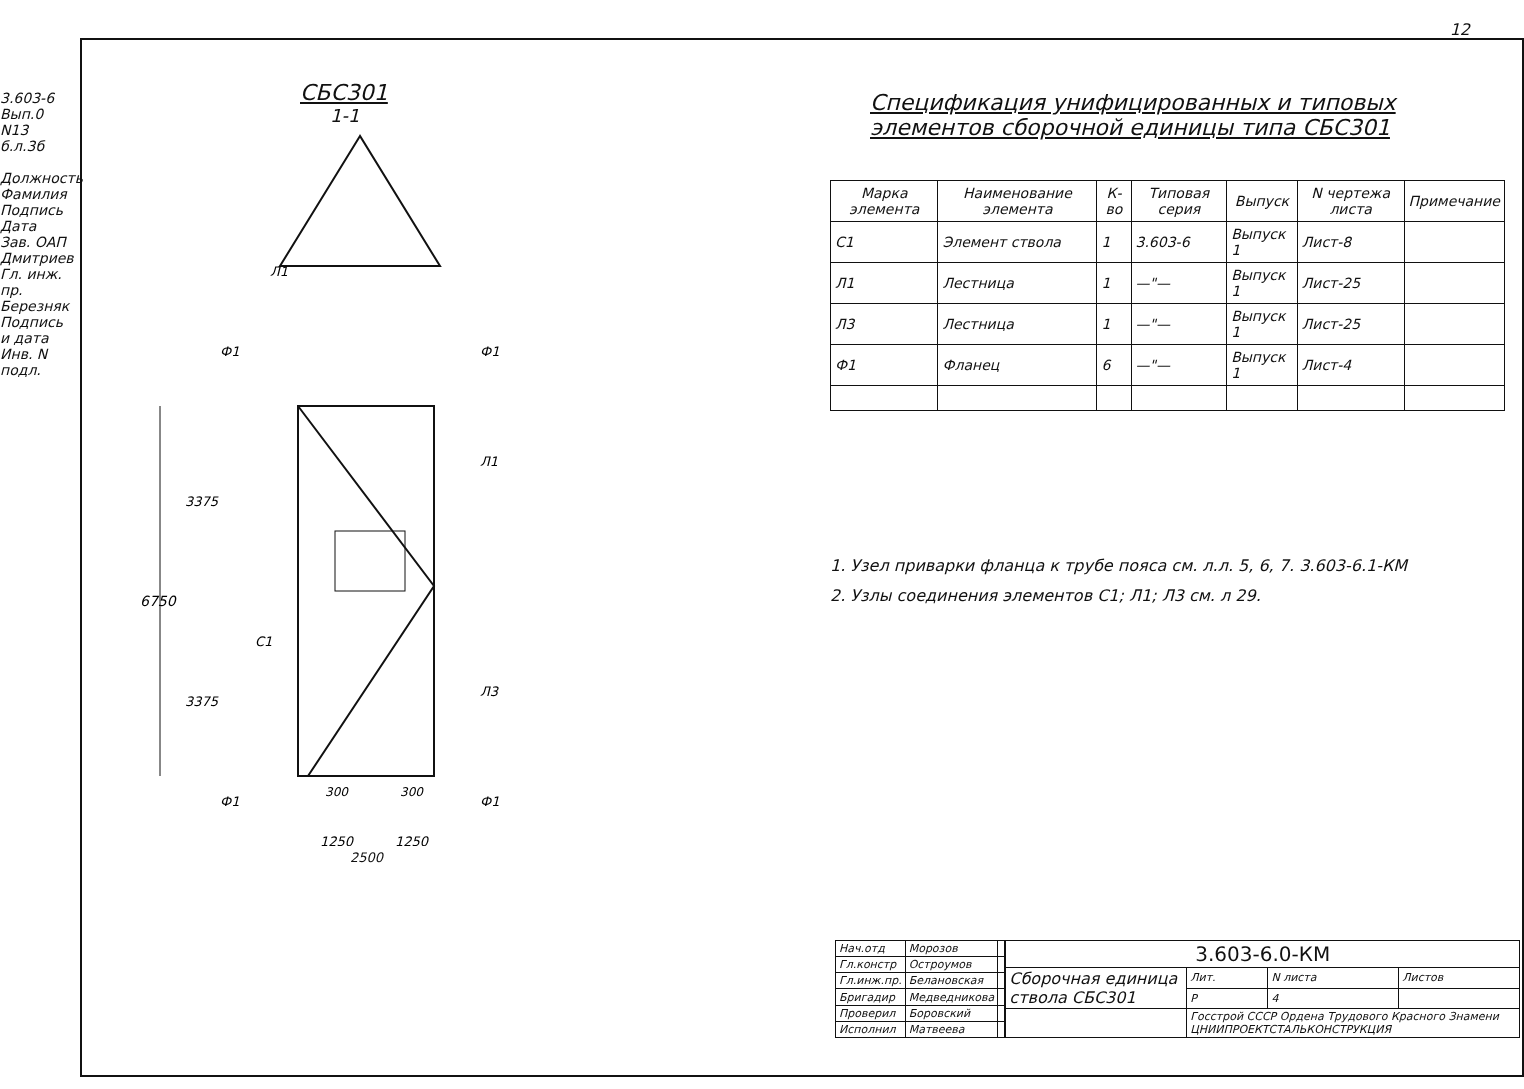12
3.603-6 Вып.0 N13 б.л.3б
Должность Фамилия Подпись Дата Зав. ОАП Дмитриев Гл. инж. пр. Березняк
Подпись и дата Инв. N подл.
СБС301
1-1
6750
3375
3375
Ф1
Ф1
Л1
Л1
С1
Л3
Ф1
Ф1
300
300
1250
1250
2500
Спецификация унифицированных и типовых элементов сборочной единицы типа СБС301
| Марка элемента | Наименование элемента | К-во | Типовая серия | Выпуск | N чертежа листа | Примечание |
| --- | --- | --- | --- | --- | --- | --- |
| С1 | Элемент ствола | 1 | 3.603-6 | Выпуск 1 | Лист-8 | |
| Л1 | Лестница | 1 | —"— | Выпуск 1 | Лист-25 | |
| Л3 | Лестница | 1 | —"— | Выпуск 1 | Лист-25 | |
| Ф1 | Фланец | 6 | —"— | Выпуск 1 | Лист-4 | |
1. Узел приварки фланца к трубе пояса см. л.л. 5, 6, 7. 3.603-6.1-КМ
2. Узлы соединения элементов С1; Л1; Л3 см. л 29.
| Нач.отд | Морозов | |
| Гл.констр | Остроумов | |
| Гл.инж.пр. | Белановская | |
| Бригадир | Медведникова | |
| Проверил | Боровский | |
| Исполнил | Матвеева | |
| 3.603-6.0-КМ | | | |
| Сборочная единица ствола СБС301 | Лит. | N листа | Листов |
| | Р | 4 | |
| | Госстрой СССР Ордена Трудового Красного Знамени ЦНИИПРОЕКТСТАЛЬКОНСТРУКЦИЯ | | |